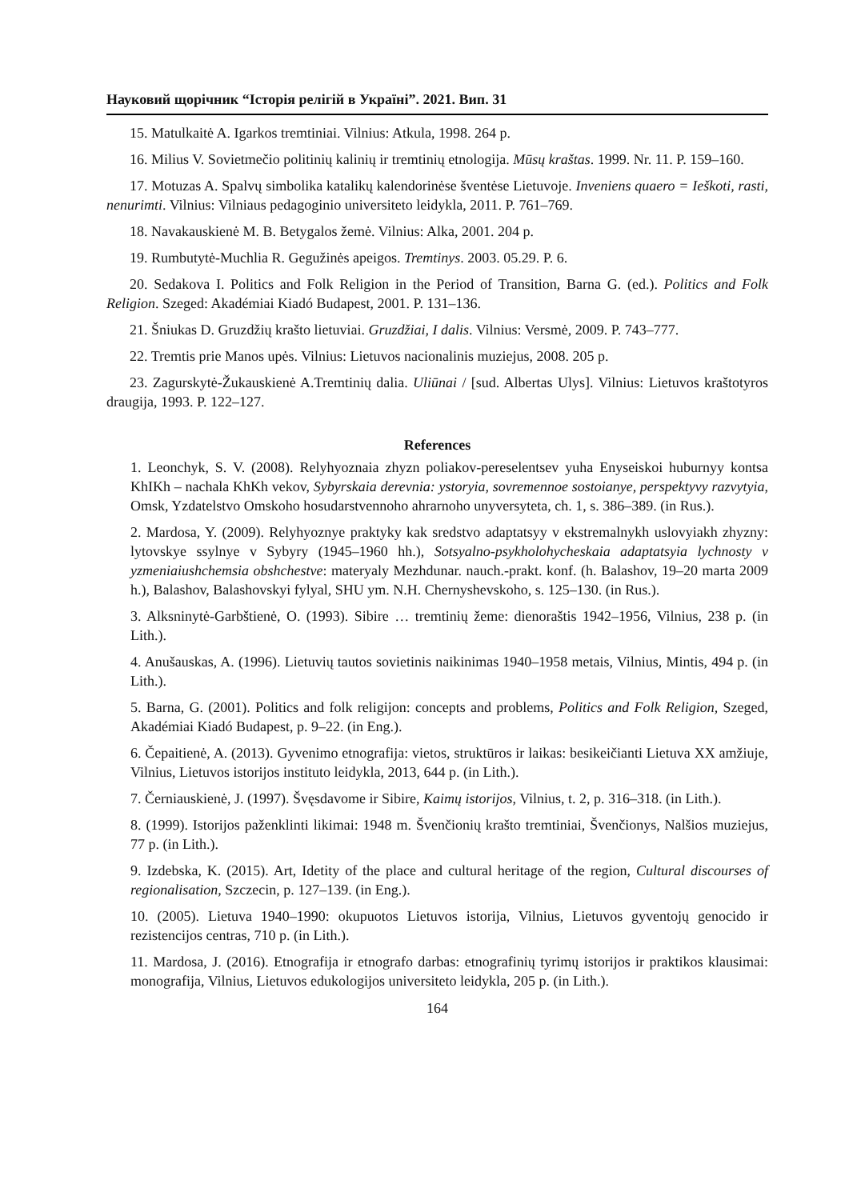Науковий щорічник “Історія релігій в Україні”. 2021. Вип. 31
15. Matulkaitė A. Igarkos tremtiniai. Vilnius: Atkula, 1998. 264 p.
16. Milius V. Sovietmečio politinių kalinių ir tremtinių etnologija. Mūsų kraštas. 1999. Nr. 11. P. 159–160.
17. Motuzas A. Spalvų simbolika katalikų kalendorinėse šventėse Lietuvoje. Inveniens quaero = Ieškoti, rasti, nenurimti. Vilnius: Vilniaus pedagoginio universiteto leidykla, 2011. P. 761–769.
18. Navakauskienė M. B. Betygalos žemė. Vilnius: Alka, 2001. 204 p.
19. Rumbutytė-Muchlia R. Gegužinės apeigos. Tremtinys. 2003. 05.29. P. 6.
20. Sedakova I. Politics and Folk Religion in the Period of Transition, Barna G. (ed.). Politics and Folk Religion. Szeged: Akadémiai Kiadó Budapest, 2001. P. 131–136.
21. Šniukas D. Gruzdžių krašto lietuviai. Gruzdžiai, I dalis. Vilnius: Versmė, 2009. P. 743–777.
22. Tremtis prie Manos upės. Vilnius: Lietuvos nacionalinis muziejus, 2008. 205 p.
23. Zagurskytė-Žukauskienė A.Tremtinių dalia. Uliūnai / [sud. Albertas Ulys]. Vilnius: Lietuvos kraštotyros draugija, 1993. P. 122–127.
References
1. Leonchyk, S. V. (2008). Relyhyoznaia zhyzn poliakov-pereselentsev yuha Enyseiskoi huburnyy kontsa KhIKh – nachala KhKh vekov, Sybyrskaia derevnia: ystoryia, sovremennoe sostoianye, perspektyvy razvytyia, Omsk, Yzdatelstvo Omskoho hosudarstvennoho ahrarnoho unyversyteta, ch. 1, s. 386–389. (in Rus.).
2. Mardosa, Y. (2009). Relyhyoznye praktyky kak sredstvo adaptatsyy v ekstremalnykh uslovyiakh zhyzny: lytovskye ssylnye v Sybyry (1945–1960 hh.), Sotsyalno-psykholohycheskaia adaptatsyia lychnosty v yzmeniaiushchemsia obshchestve: materyaly Mezhdunar. nauch.-prakt. konf. (h. Balashov, 19–20 marta 2009 h.), Balashov, Balashovskyi fylyal, SHU ym. N.H. Chernyshevskoho, s. 125–130. (in Rus.).
3. Alksninytė-Garbštienė, O. (1993). Sibire … tremtinių žeme: dienoraštis 1942–1956, Vilnius, 238 p. (in Lith.).
4. Anušauskas, A. (1996). Lietuvių tautos sovietinis naikinimas 1940–1958 metais, Vilnius, Mintis, 494 p. (in Lith.).
5. Barna, G. (2001). Politics and folk religijon: concepts and problems, Politics and Folk Religion, Szeged, Akadémiai Kiadó Budapest, p. 9–22. (in Eng.).
6. Čepaitienė, A. (2013). Gyvenimo etnografija: vietos, struktūros ir laikas: besikeičianti Lietuva XX amžiuje, Vilnius, Lietuvos istorijos instituto leidykla, 2013, 644 p. (in Lith.).
7. Černiauskienė, J. (1997). Švęsdavome ir Sibire, Kaimų istorijos, Vilnius, t. 2, p. 316–318. (in Lith.).
8. (1999). Istorijos paženklinti likimai: 1948 m. Švenčionių krašto tremtiniai, Švenčionys, Nalšios muziejus, 77 p. (in Lith.).
9. Izdebska, K. (2015). Art, Idetity of the place and cultural heritage of the region, Cultural discourses of regionalisation, Szczecin, p. 127–139. (in Eng.).
10. (2005). Lietuva 1940–1990: okupuotos Lietuvos istorija, Vilnius, Lietuvos gyventojų genocido ir rezistencijos centras, 710 p. (in Lith.).
11. Mardosa, J. (2016). Etnografija ir etnografo darbas: etnografinių tyrimų istorijos ir praktikos klausimai: monografija, Vilnius, Lietuvos edukologijos universiteto leidykla, 205 p. (in Lith.).
164